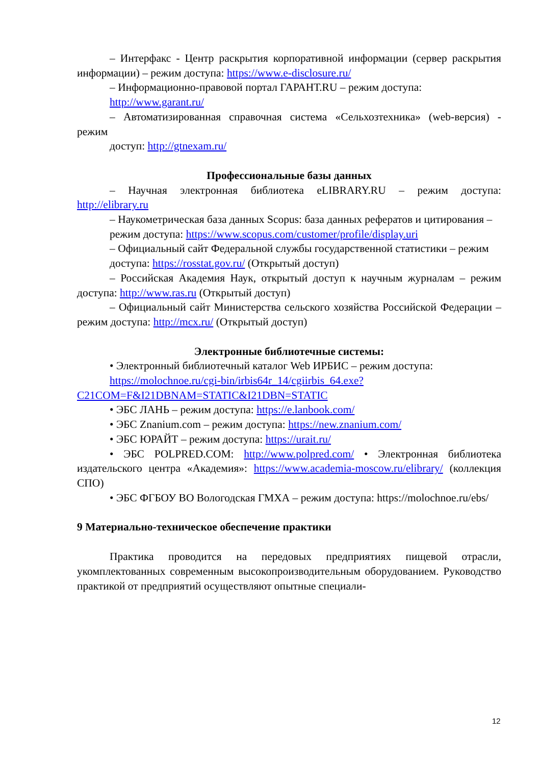– Интерфакс - Центр раскрытия корпоративной информации (сервер раскрытия информации) – режим доступа: https://www.e-disclosure.ru/
– Информационно-правовой портал ГАРАНТ.RU – режим доступа:
http://www.garant.ru/
– Автоматизированная справочная система «Сельхозтехника» (web-версия) - режим
доступ: http://gtnexam.ru/
Профессиональные базы данных
– Научная электронная библиотека eLIBRARY.RU – режим доступа: http://elibrary.ru
– Наукометрическая база данных Scopus: база данных рефератов и цитирования –
режим доступа: https://www.scopus.com/customer/profile/display.uri
– Официальный сайт Федеральной службы государственной статистики – режим
доступа: https://rosstat.gov.ru/ (Открытый доступ)
– Российская Академия Наук, открытый доступ к научным журналам – режим доступа: http://www.ras.ru (Открытый доступ)
– Официальный сайт Министерства сельского хозяйства Российской Федерации – режим доступа: http://mcx.ru/ (Открытый доступ)
Электронные библиотечные системы:
• Электронный библиотечный каталог Web ИРБИС – режим доступа:
https://molochnoe.ru/cgi-bin/irbis64r_14/cgiirbis_64.exe?C21COM=F&I21DBNAM=STATIC&I21DBN=STATIC
• ЭБС ЛАНЬ – режим доступа: https://e.lanbook.com/
• ЭБС Znanium.com – режим доступа: https://new.znanium.com/
• ЭБС ЮРАЙТ – режим доступа: https://urait.ru/
• ЭБС POLPRED.COM: http://www.polpred.com/ • Электронная библиотека издательского центра «Академия»: https://www.academia-moscow.ru/elibrary/ (коллекция СПО)
• ЭБС ФГБОУ ВО Вологодская ГМХА – режим доступа: https://molochnoe.ru/ebs/
9 Материально-техническое обеспечение практики
Практика проводится на передовых предприятиях пищевой отрасли, укомплектованных современным высокопроизводительным оборудованием. Руководство практикой от предприятий осуществляют опытные специали-
12